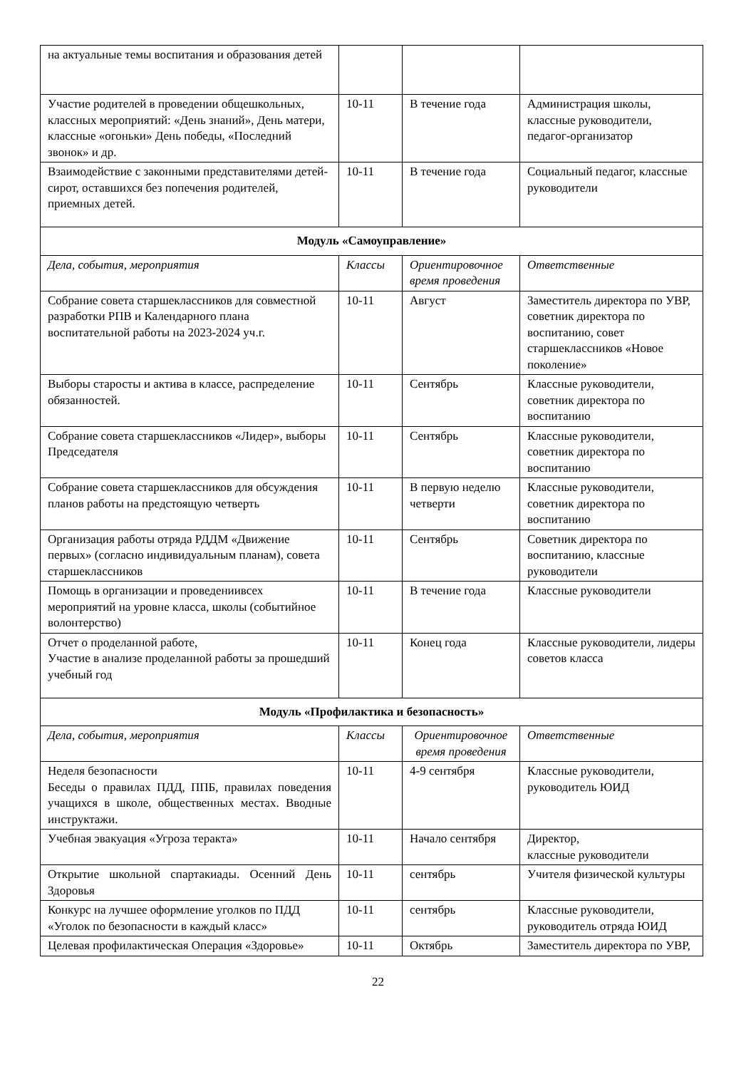| на актуальные темы воспитания и образования детей | | | |
| Участие родителей в проведении общешкольных, классных мероприятий: «День знаний», День матери, классные «огоньки» День победы, «Последний звонок» и др. | 10-11 | В течение года | Администрация школы, классные руководители, педагог-организатор |
| Взаимодействие с законными представителями детей-сирот, оставшихся без попечения родителей, приемных детей. | 10-11 | В течение года | Социальный педагог, классные руководители |
| Модуль «Самоуправление» | | | |
| Дела, события, мероприятия | Классы | Ориентировочное время проведения | Ответственные |
| Собрание совета старшеклассников для совместной разработки РПВ и Календарного плана воспитательной работы на 2023-2024 уч.г. | 10-11 | Август | Заместитель директора по УВР, советник директора по воспитанию, совет старшеклассников «Новое поколение» |
| Выборы старосты и актива в классе, распределение обязанностей. | 10-11 | Сентябрь | Классные руководители, советник директора по воспитанию |
| Собрание совета старшеклассников «Лидер», выборы Председателя | 10-11 | Сентябрь | Классные руководители, советник директора по воспитанию |
| Собрание совета старшеклассников для обсуждения планов работы на предстоящую четверть | 10-11 | В первую неделю четверти | Классные руководители, советник директора по воспитанию |
| Организация работы отряда РДДМ «Движение первых» (согласно индивидуальным планам), совета старшеклассников | 10-11 | Сентябрь | Советник директора по воспитанию, классные руководители |
| Помощь в организации и проведениивсех мероприятий на уровне класса, школы (событийное волонтерство) | 10-11 | В течение года | Классные руководители |
| Отчет о проделанной работе, Участие в анализе проделанной работы за прошедший учебный год | 10-11 | Конец года | Классные руководители, лидеры советов класса |
| Модуль «Профилактика и безопасность» | | | |
| Дела, события, мероприятия | Классы | Ориентировочное время проведения | Ответственные |
| Неделя безопасности Беседы о правилах ПДД, ППБ, правилах поведения учащихся в школе, общественных местах. Вводные инструктажи. | 10-11 | 4-9 сентября | Классные руководители, руководитель ЮИД |
| Учебная эвакуация «Угроза теракта» | 10-11 | Начало сентября | Директор, классные руководители |
| Открытие школьной спартакиады. Осенний День Здоровья | 10-11 | сентябрь | Учителя физической культуры |
| Конкурс на лучшее оформление уголков по ПДД «Уголок по безопасности в каждый класс» | 10-11 | сентябрь | Классные руководители, руководитель отряда ЮИД |
| Целевая профилактическая Операция «Здоровье» | 10-11 | Октябрь | Заместитель директора по УВР, |
22